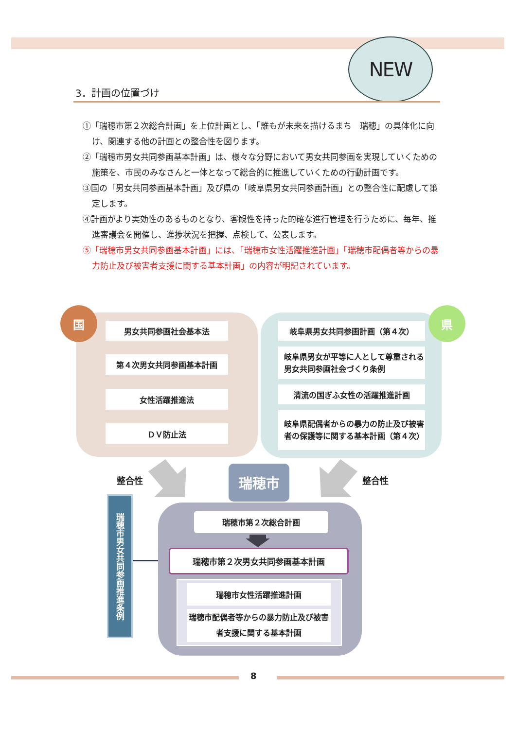NEW
3．計画の位置づけ
①「瑞穂市第２次総合計画」を上位計画とし、「誰もが未来を描けるまち　瑞穂」の具体化に向け、関連する他の計画との整合性を図ります。
②「瑞穂市男女共同参画基本計画」は、様々な分野において男女共同参画を実現していくための施策を、市民のみなさんと一体となって総合的に推進していくための行動計画です。
③国の「男女共同参画基本計画」及び県の「岐阜県男女共同参画計画」との整合性に配慮して策定します。
④計画がより実効性のあるものとなり、客観性を持った的確な進行管理を行うために、毎年、推進審議会を開催し、進捗状況を把握、点検して、公表します。
⑤「瑞穂市男女共同参画基本計画」には、「瑞穂市女性活躍推進計画」「瑞穂市配偶者等からの暴力防止及び被害者支援に関する基本計画」の内容が明記されています。
国
男女共同参画社会基本法
第４次男女共同参画基本計画
女性活躍推進法
ＤＶ防止法
県
岐阜県男女共同参画計画（第４次）
岐阜県男女が平等に人として尊重される男女共同参画社会づくり条例
清流の国ぎふ女性の活躍推進計画
岐阜県配偶者からの暴力の防止及び被害者の保護等に関する基本計画（第４次）
整合性 瑞穂市 整合性
瑞穂市男女共同参画推進条例
瑞穂市第２次総合計画
瑞穂市第２次男女共同参画基本計画
瑞穂市女性活躍推進計画
瑞穂市配偶者等からの暴力防止及び被害者支援に関する基本計画
8